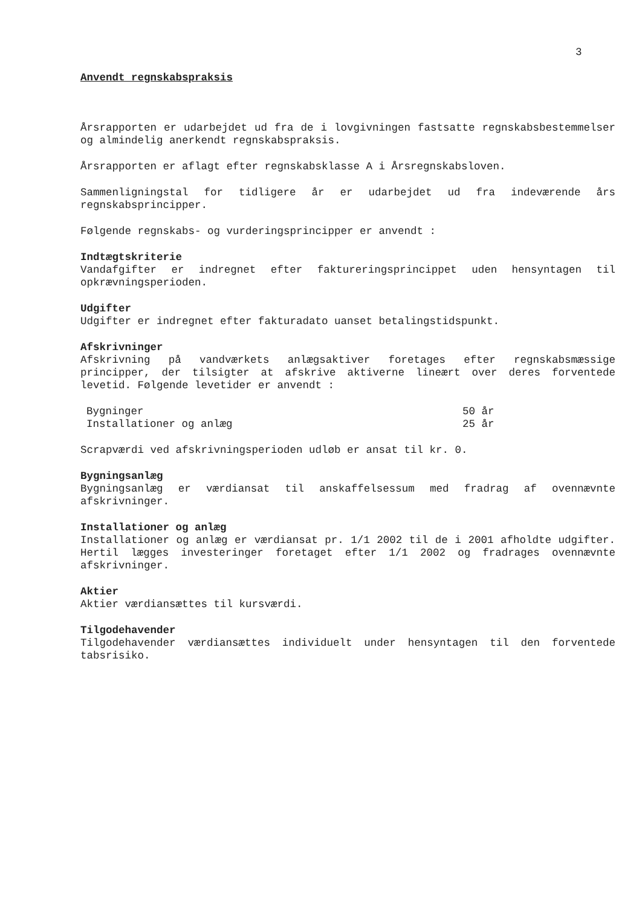3
Anvendt regnskabspraksis
Årsrapporten er udarbejdet ud fra de i lovgivningen fastsatte regnskabsbestemmelser og almindelig anerkendt regnskabspraksis.
Årsrapporten er aflagt efter regnskabsklasse A i Årsregnskabsloven.
Sammenligningstal for tidligere år er udarbejdet ud fra indeværende års regnskabsprincipper.
Følgende regnskabs- og vurderingsprincipper er anvendt :
Indtægtskriterie
Vandafgifter er indregnet efter faktureringsprincippet uden hensyntagen til opkrævningsperioden.
Udgifter
Udgifter er indregnet efter fakturadato uanset betalingstidspunkt.
Afskrivninger
Afskrivning på vandværkets anlægsaktiver foretages efter regnskabsmæssige principper, der tilsigter at afskrive aktiverne lineært over deres forventede levetid. Følgende levetider er anvendt :
| Bygninger | 50 år |
| Installationer og anlæg | 25 år |
Scrapværdi ved afskrivningsperioden udløb er ansat til kr. 0.
Bygningsanlæg
Bygningsanlæg er værdiansat til anskaffelsessum med fradrag af ovennævnte afskrivninger.
Installationer og anlæg
Installationer og anlæg er værdiansat pr. 1/1 2002 til de i 2001 afholdte udgifter. Hertil lægges investeringer foretaget efter 1/1 2002 og fradrages ovennævnte afskrivninger.
Aktier
Aktier værdiansættes til kursværdi.
Tilgodehavender
Tilgodehavender værdiansættes individuelt under hensyntagen til den forventede tabsrisiko.